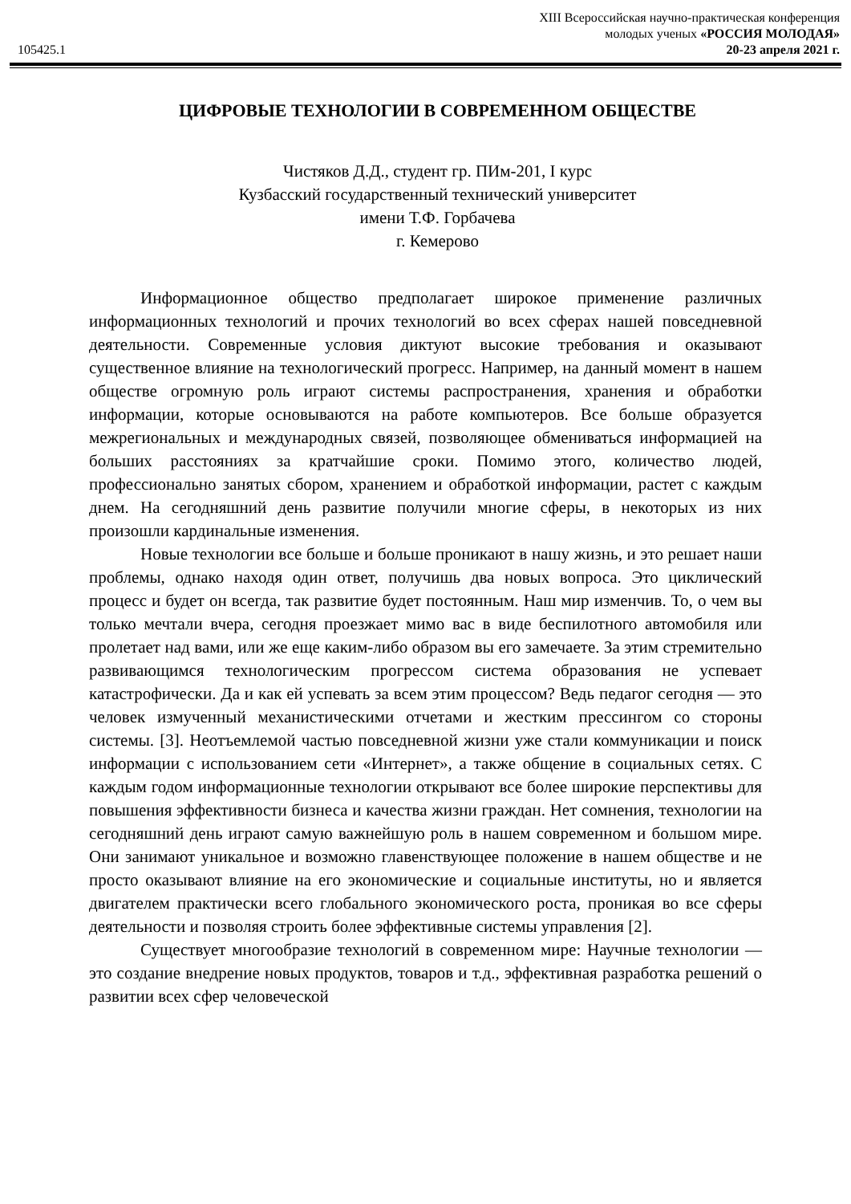XIII Всероссийская научно-практическая конференция
молодых ученых «РОССИЯ МОЛОДАЯ»
105425.1 20-23 апреля 2021 г.
ЦИФРОВЫЕ ТЕХНОЛОГИИ В СОВРЕМЕННОМ ОБЩЕСТВЕ
Чистяков Д.Д., студент гр. ПИм-201, I курс
Кузбасский государственный технический университет
имени Т.Ф. Горбачева
г. Кемерово
Информационное общество предполагает широкое применение различных информационных технологий и прочих технологий во всех сферах нашей повседневной деятельности. Современные условия диктуют высокие требования и оказывают существенное влияние на технологический прогресс. Например, на данный момент в нашем обществе огромную роль играют системы распространения, хранения и обработки информации, которые основываются на работе компьютеров. Все больше образуется межрегиональных и международных связей, позволяющее обмениваться информацией на больших расстояниях за кратчайшие сроки. Помимо этого, количество людей, профессионально занятых сбором, хранением и обработкой информации, растет с каждым днем. На сегодняшний день развитие получили многие сферы, в некоторых из них произошли кардинальные изменения.
Новые технологии все больше и больше проникают в нашу жизнь, и это решает наши проблемы, однако находя один ответ, получишь два новых вопроса. Это циклический процесс и будет он всегда, так развитие будет постоянным. Наш мир изменчив. То, о чем вы только мечтали вчера, сегодня проезжает мимо вас в виде беспилотного автомобиля или пролетает над вами, или же еще каким-либо образом вы его замечаете. За этим стремительно развивающимся технологическим прогрессом система образования не успевает катастрофически. Да и как ей успевать за всем этим процессом? Ведь педагог сегодня — это человек измученный механистическими отчетами и жестким прессингом со стороны системы. [3]. Неотъемлемой частью повседневной жизни уже стали коммуникации и поиск информации с использованием сети «Интернет», а также общение в социальных сетях. С каждым годом информационные технологии открывают все более широкие перспективы для повышения эффективности бизнеса и качества жизни граждан. Нет сомнения, технологии на сегодняшний день играют самую важнейшую роль в нашем современном и большом мире. Они занимают уникальное и возможно главенствующее положение в нашем обществе и не просто оказывают влияние на его экономические и социальные институты, но и является двигателем практически всего глобального экономического роста, проникая во все сферы деятельности и позволяя строить более эффективные системы управления [2].
Существует многообразие технологий в современном мире: Научные технологии — это создание внедрение новых продуктов, товаров и т.д., эффективная разработка решений о развитии всех сфер человеческой